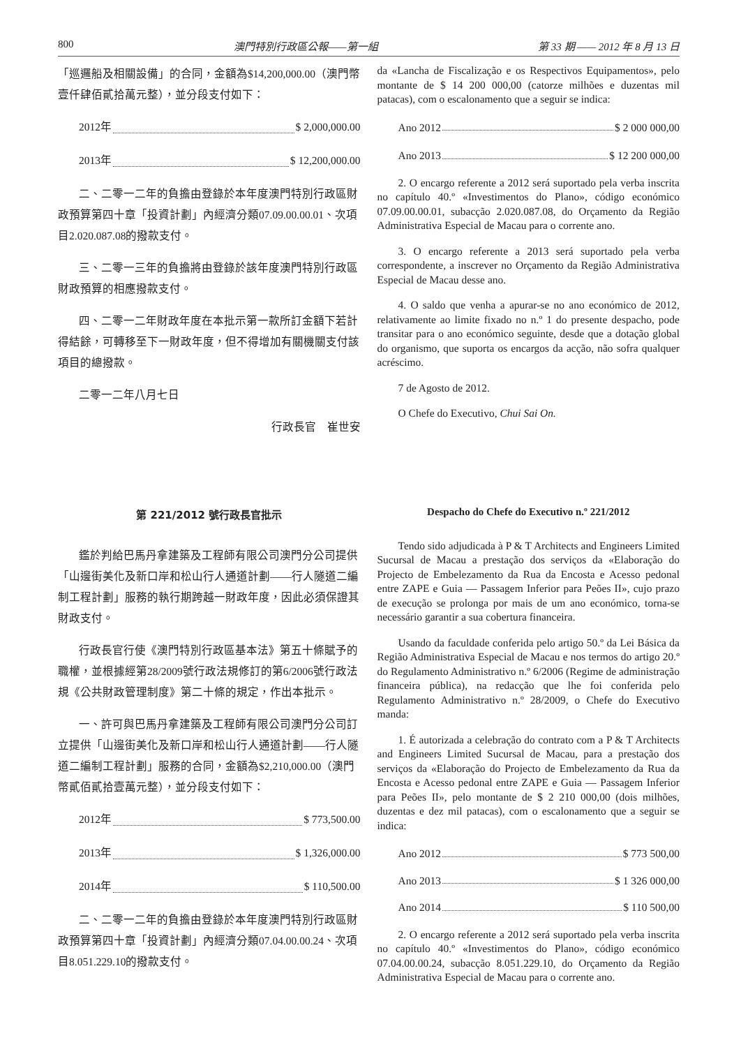800 澳門特別行政區公報——第一組 第 33 期 —— 2012 年 8 月 13 日
「巡邏船及相關設備」的合同，金額為$14,200,000.00（澳門幣壹仟肆佰貳拾萬元整），並分段支付如下：
2012年 $ 2,000,000.00
2013年 $ 12,200,000.00
二、二零一二年的負擔由登錄於本年度澳門特別行政區財政預算第四十章「投資計劃」內經濟分類07.09.00.00.01、次項目2.020.087.08的撥款支付。
三、二零一三年的負擔將由登錄於該年度澳門特別行政區財政預算的相應撥款支付。
四、二零一二年財政年度在本批示第一款所訂金額下若計得結餘，可轉移至下一財政年度，但不得增加有關機關支付該項目的總撥款。
二零一二年八月七日
行政長官　崔世安
da «Lancha de Fiscalização e os Respectivos Equipamentos», pelo montante de $ 14 200 000,00 (catorze milhões e duzentas mil patacas), com o escalonamento que a seguir se indica:
Ano 2012 $ 2 000 000,00
Ano 2013 $ 12 200 000,00
2. O encargo referente a 2012 será suportado pela verba inscrita no capítulo 40.º «Investimentos do Plano», código económico 07.09.00.00.01, subacção 2.020.087.08, do Orçamento da Região Administrativa Especial de Macau para o corrente ano.
3. O encargo referente a 2013 será suportado pela verba correspondente, a inscrever no Orçamento da Região Administrativa Especial de Macau desse ano.
4. O saldo que venha a apurar-se no ano económico de 2012, relativamente ao limite fixado no n.º 1 do presente despacho, pode transitar para o ano económico seguinte, desde que a dotação global do organismo, que suporta os encargos da acção, não sofra qualquer acréscimo.
7 de Agosto de 2012.
O Chefe do Executivo, Chui Sai On.
第 221/2012 號行政長官批示
鑑於判給巴馬丹拿建築及工程師有限公司澳門分公司提供「山邊街美化及新口岸和松山行人通道計劃——行人隧道二編制工程計劃」服務的執行期跨越一財政年度，因此必須保證其財政支付。
行政長官行使《澳門特別行政區基本法》第五十條賦予的職權，並根據經第28/2009號行政法規修訂的第6/2006號行政法規《公共財政管理制度》第二十條的規定，作出本批示。
一、許可與巴馬丹拿建築及工程師有限公司澳門分公司訂立提供「山邊街美化及新口岸和松山行人通道計劃——行人隧道二編制工程計劃」服務的合同，金額為$2,210,000.00（澳門幣貳佰貳拾壹萬元整），並分段支付如下：
2012年 $ 773,500.00
2013年 $ 1,326,000.00
2014年 $ 110,500.00
二、二零一二年的負擔由登錄於本年度澳門特別行政區財政預算第四十章「投資計劃」內經濟分類07.04.00.00.24、次項目8.051.229.10的撥款支付。
Despacho do Chefe do Executivo n.º 221/2012
Tendo sido adjudicada à P & T Architects and Engineers Limited Sucursal de Macau a prestação dos serviços da «Elaboração do Projecto de Embelezamento da Rua da Encosta e Acesso pedonal entre ZAPE e Guia — Passagem Inferior para Peões II», cujo prazo de execução se prolonga por mais de um ano económico, torna-se necessário garantir a sua cobertura financeira.
Usando da faculdade conferida pelo artigo 50.º da Lei Básica da Região Administrativa Especial de Macau e nos termos do artigo 20.º do Regulamento Administrativo n.º 6/2006 (Regime de administração financeira pública), na redacção que lhe foi conferida pelo Regulamento Administrativo n.º 28/2009, o Chefe do Executivo manda:
1. É autorizada a celebração do contrato com a P & T Architects and Engineers Limited Sucursal de Macau, para a prestação dos serviços da «Elaboração do Projecto de Embelezamento da Rua da Encosta e Acesso pedonal entre ZAPE e Guia — Passagem Inferior para Peões II», pelo montante de $ 2 210 000,00 (dois milhões, duzentas e dez mil patacas), com o escalonamento que a seguir se indica:
Ano 2012 $ 773 500,00
Ano 2013 $ 1 326 000,00
Ano 2014 $ 110 500,00
2. O encargo referente a 2012 será suportado pela verba inscrita no capítulo 40.º «Investimentos do Plano», código económico 07.04.00.00.24, subacção 8.051.229.10, do Orçamento da Região Administrativa Especial de Macau para o corrente ano.